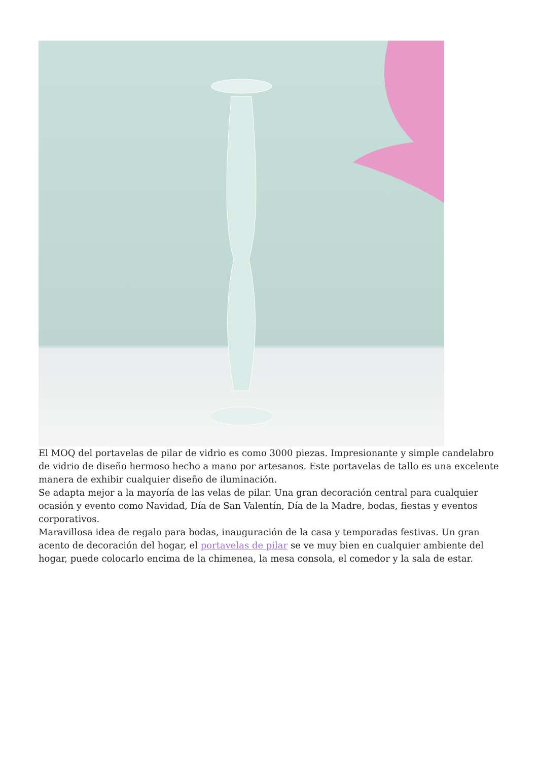El MOQ del portavelas de pilar de vidrio es como 3000 piezas. Impresionante y simple candelabro de vidrio de diseño hermoso hecho a mano por artesanos. Este portavelas de tallo es una excelente manera de exhibir cualquier diseño de iluminación.
Se adapta mejor a la mayoría de las velas de pilar. Una gran decoración central para cualquier ocasión y evento como Navidad, Día de San Valentín, Día de la Madre, bodas, fiestas y eventos corporativos.
Maravillosa idea de regalo para bodas, inauguración de la casa y temporadas festivas. Un gran acento de decoración del hogar, el portavelas de pilar se ve muy bien en cualquier ambiente del hogar, puede colocarlo encima de la chimenea, la mesa consola, el comedor y la sala de estar.